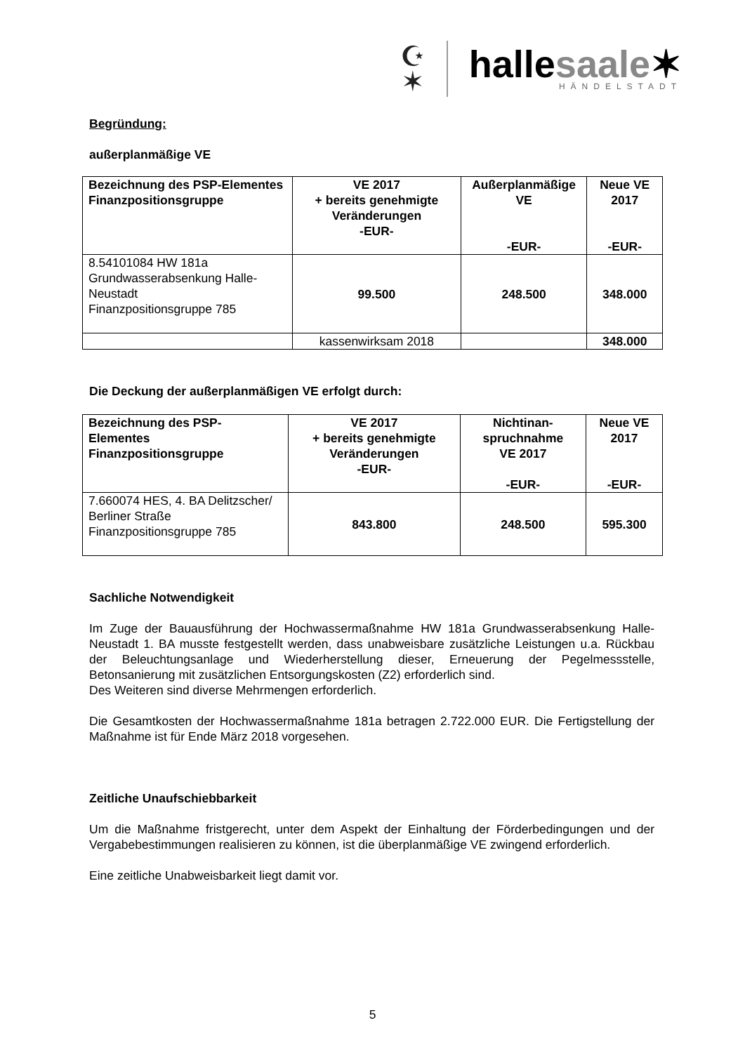☪
✶
hallesaale✶
HÄNDELSTADT
Begründung:
außerplanmäßige VE
| Bezeichnung des PSP-Elementes Finanzpositionsgruppe | VE 2017 + bereits genehmigte Veränderungen -EUR- | Außerplanmäßige VE -EUR- | Neue VE 2017 -EUR- |
| --- | --- | --- | --- |
| 8.54101084 HW 181a Grundwasserabsenkung Halle-Neustadt Finanzpositionsgruppe 785 | 99.500 | 248.500 | 348.000 |
| | kassenwirksam 2018 | | 348.000 |
Die Deckung der außerplanmäßigen VE erfolgt durch:
| Bezeichnung des PSP-Elementes Finanzpositionsgruppe | VE 2017 + bereits genehmigte Veränderungen -EUR- | Nichtinan-spruchnahme VE 2017 -EUR- | Neue VE 2017 -EUR- |
| --- | --- | --- | --- |
| 7.660074 HES, 4. BA Delitzscher/ Berliner Straße Finanzpositionsgruppe 785 | 843.800 | 248.500 | 595.300 |
Sachliche Notwendigkeit
Im Zuge der Bauausführung der Hochwassermaßnahme HW 181a Grundwasserabsenkung Halle-Neustadt 1. BA musste festgestellt werden, dass unabweisbare zusätzliche Leistungen u.a. Rückbau der Beleuchtungsanlage und Wiederherstellung dieser, Erneuerung der Pegelmessstelle, Betonsanierung mit zusätzlichen Entsorgungskosten (Z2) erforderlich sind.
Des Weiteren sind diverse Mehrmengen erforderlich.
Die Gesamtkosten der Hochwassermaßnahme 181a betragen 2.722.000 EUR. Die Fertigstellung der Maßnahme ist für Ende März 2018 vorgesehen.
Zeitliche Unaufschiebbarkeit
Um die Maßnahme fristgerecht, unter dem Aspekt der Einhaltung der Förderbedingungen und der Vergabebestimmungen realisieren zu können, ist die überplanmäßige VE zwingend erforderlich.
Eine zeitliche Unabweisbarkeit liegt damit vor.
5